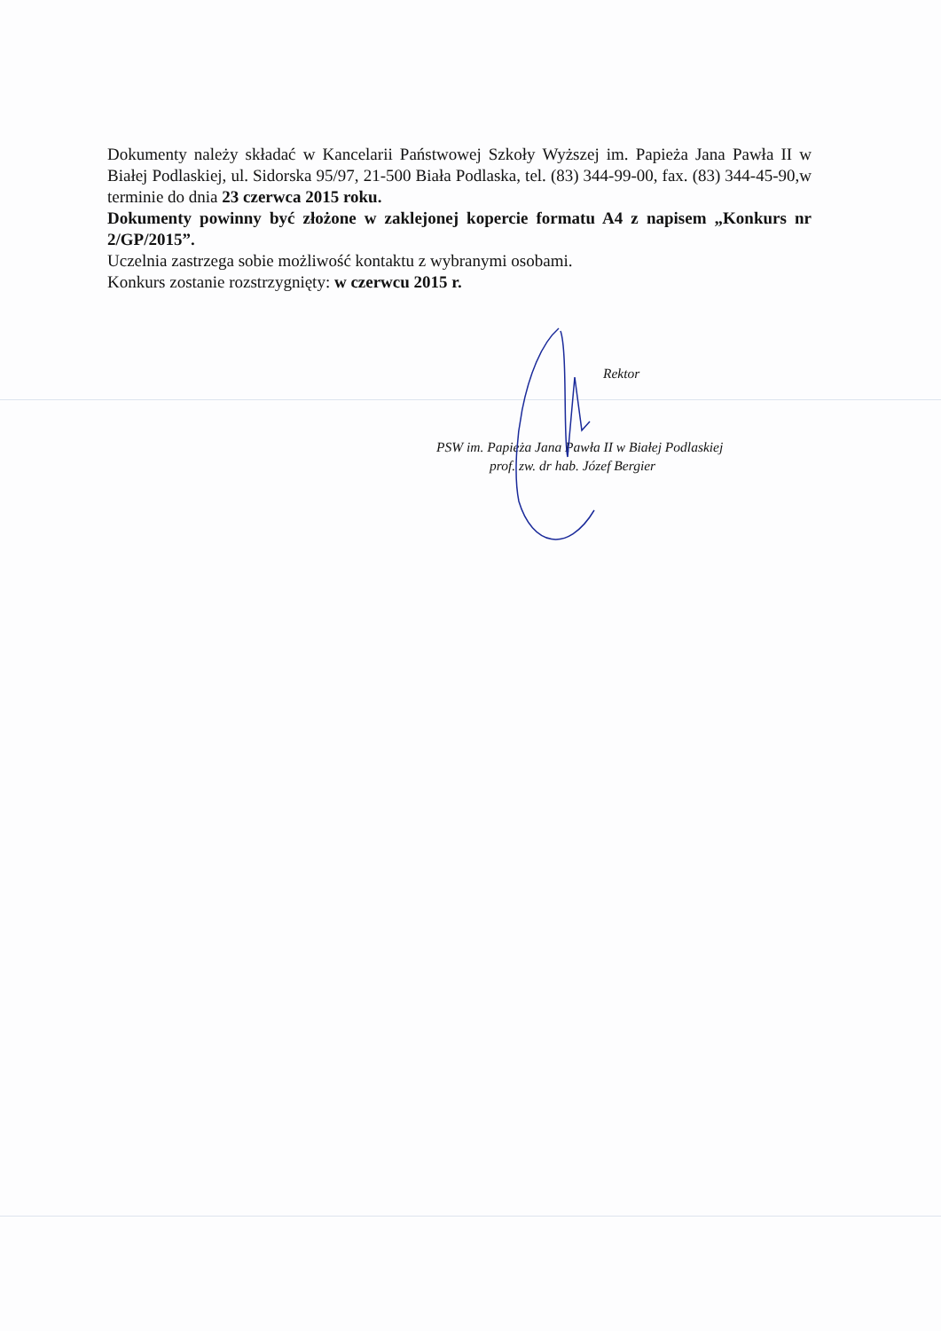Dokumenty należy składać w Kancelarii Państwowej Szkoły Wyższej im. Papieża Jana Pawła II w Białej Podlaskiej, ul. Sidorska 95/97, 21-500 Biała Podlaska, tel. (83) 344-99-00, fax. (83) 344-45-90,w terminie do dnia 23 czerwca 2015 roku.
Dokumenty powinny być złożone w zaklejonej kopercie formatu A4 z napisem „Konkurs nr 2/GP/2015”.
Uczelnia zastrzega sobie możliwość kontaktu z wybranymi osobami.
Konkurs zostanie rozstrzygnięty: w czerwcu 2015 r.
Rektor
PSW im. Papieża Jana Pawła II w Białej Podlaskiej
prof. zw. dr hab. Józef Bergier